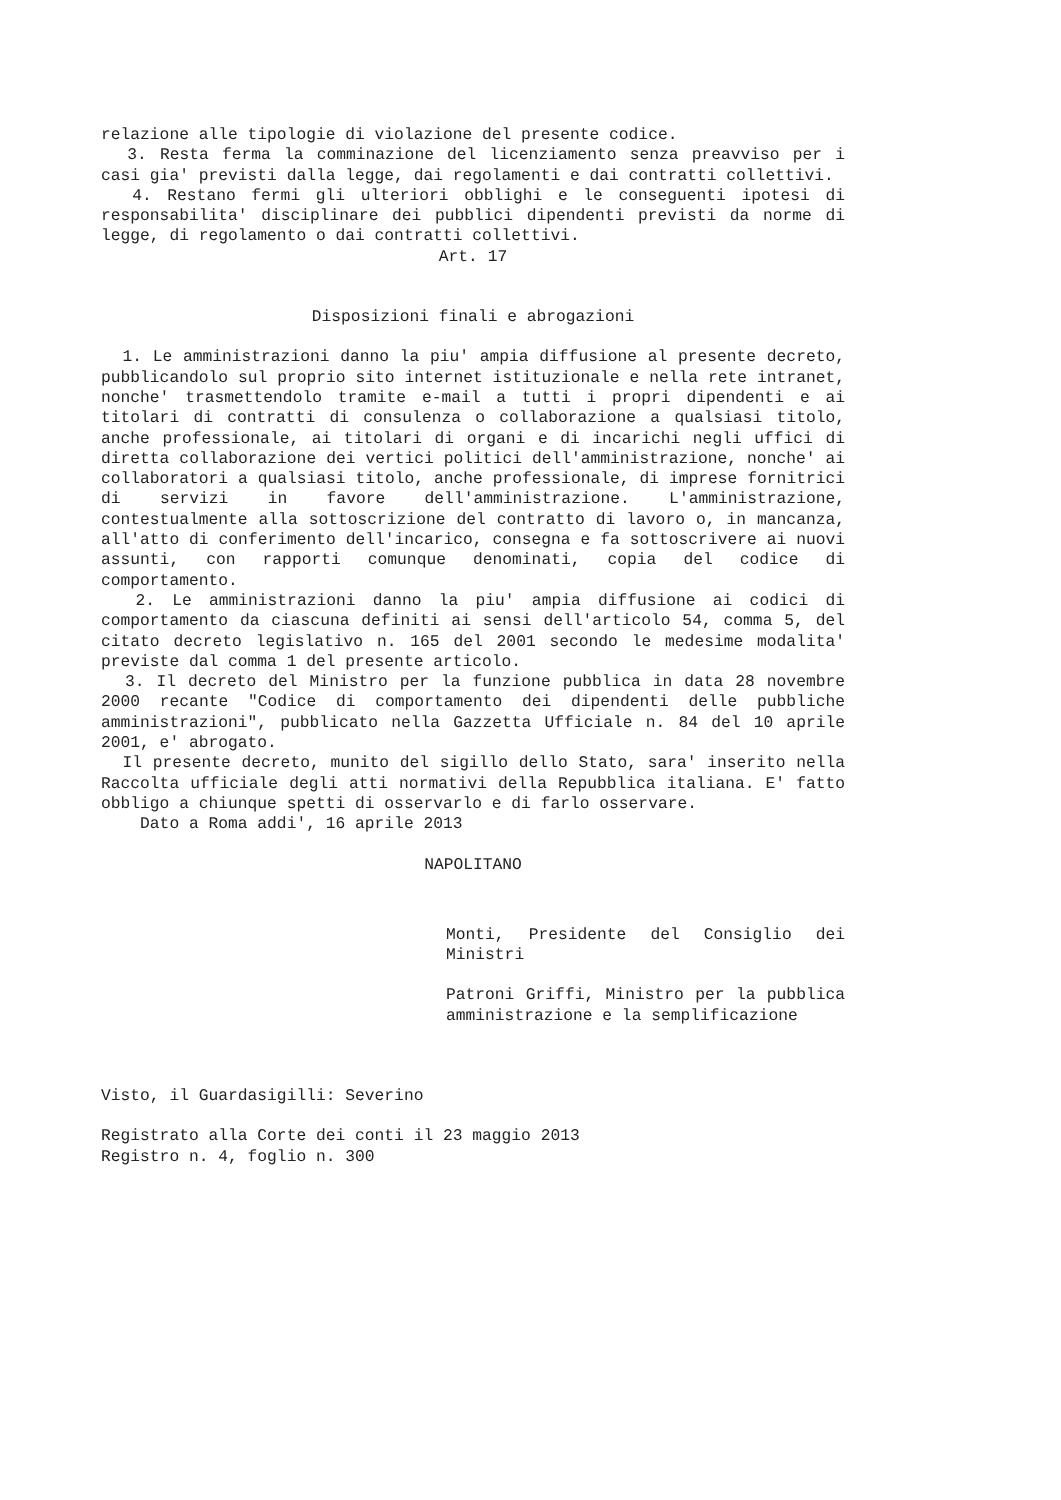relazione alle tipologie di violazione del presente codice.
3. Resta ferma la comminazione del licenziamento senza preavviso per i casi gia' previsti dalla legge, dai regolamenti e dai contratti collettivi.
4. Restano fermi gli ulteriori obblighi e le conseguenti ipotesi di responsabilita' disciplinare dei pubblici dipendenti previsti da norme di legge, di regolamento o dai contratti collettivi.
Art. 17
Disposizioni finali e abrogazioni
1. Le amministrazioni danno la piu' ampia diffusione al presente decreto, pubblicandolo sul proprio sito internet istituzionale e nella rete intranet, nonche' trasmettendolo tramite e-mail a tutti i propri dipendenti e ai titolari di contratti di consulenza o collaborazione a qualsiasi titolo, anche professionale, ai titolari di organi e di incarichi negli uffici di diretta collaborazione dei vertici politici dell'amministrazione, nonche' ai collaboratori a qualsiasi titolo, anche professionale, di imprese fornitrici di servizi in favore dell'amministrazione. L'amministrazione, contestualmente alla sottoscrizione del contratto di lavoro o, in mancanza, all'atto di conferimento dell'incarico, consegna e fa sottoscrivere ai nuovi assunti, con rapporti comunque denominati, copia del codice di comportamento.
2. Le amministrazioni danno la piu' ampia diffusione ai codici di comportamento da ciascuna definiti ai sensi dell'articolo 54, comma 5, del citato decreto legislativo n. 165 del 2001 secondo le medesime modalita' previste dal comma 1 del presente articolo.
3. Il decreto del Ministro per la funzione pubblica in data 28 novembre 2000 recante "Codice di comportamento dei dipendenti delle pubbliche amministrazioni", pubblicato nella Gazzetta Ufficiale n. 84 del 10 aprile 2001, e' abrogato.
Il presente decreto, munito del sigillo dello Stato, sara' inserito nella Raccolta ufficiale degli atti normativi della Repubblica italiana. E' fatto obbligo a chiunque spetti di osservarlo e di farlo osservare.
Dato a Roma addi', 16 aprile 2013
NAPOLITANO
Monti, Presidente del Consiglio dei Ministri
Patroni Griffi, Ministro per la pubblica amministrazione e la semplificazione
Visto, il Guardasigilli: Severino
Registrato alla Corte dei conti il 23 maggio 2013
Registro n. 4, foglio n. 300